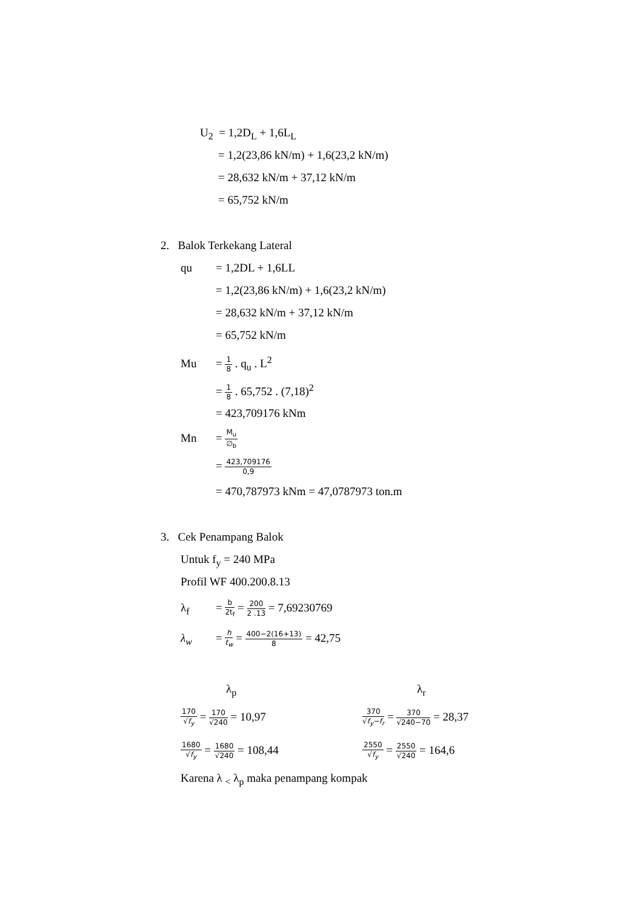U<sub>2</sub> = 1,2D<sub>L</sub> + 1,6L<sub>L</sub>
= 1,2(23,86 kN/m) + 1,6(23,2 kN/m)
= 28,632 kN/m + 37,12 kN/m
= 65,752 kN/m
2. Balok Terkekang Lateral
qu = 1,2DL + 1,6LL
= 1,2(23,86 kN/m) + 1,6(23,2 kN/m)
= 28,632 kN/m + 37,12 kN/m
= 65,752 kN/m
Mu = 1 8 . q<sub>u</sub> . L<sup>2</sup>
= 1 8 . 65,752 . (7,18)<sup>2</sup>
= 423,709176 kNm
Mn = M<sub>u</sub> ∅<sub>b</sub>
= 423,709176 0,9
= 470,787973 kNm = 47,0787973 ton.m
3. Cek Penampang Balok
Untuk f<sub>y</sub> = 240 MPa
Profil WF 400.200.8.13
λ<sub>f</sub> = b 2t<sub>f</sub> = 200 2 .13 = 7,69230769
λ<sub>w</sub> = h t<sub>w</sub> = 400−2(16+13) 8 = 42,75
λ<sub>p</sub>
170 √f<sub>y</sub> = 170 √240 = 10,97
1680 √f<sub>y</sub> = 1680 √240 = 108,44
λ<sub>r</sub>
370 √f<sub>y</sub>−f<sub>r</sub> = 370 √240−70 = 28,37
2550 √f<sub>y</sub> = 2550 √240 = 164,6
Karena λ <sub><</sub> λ<sub>p</sub> maka penampang kompak